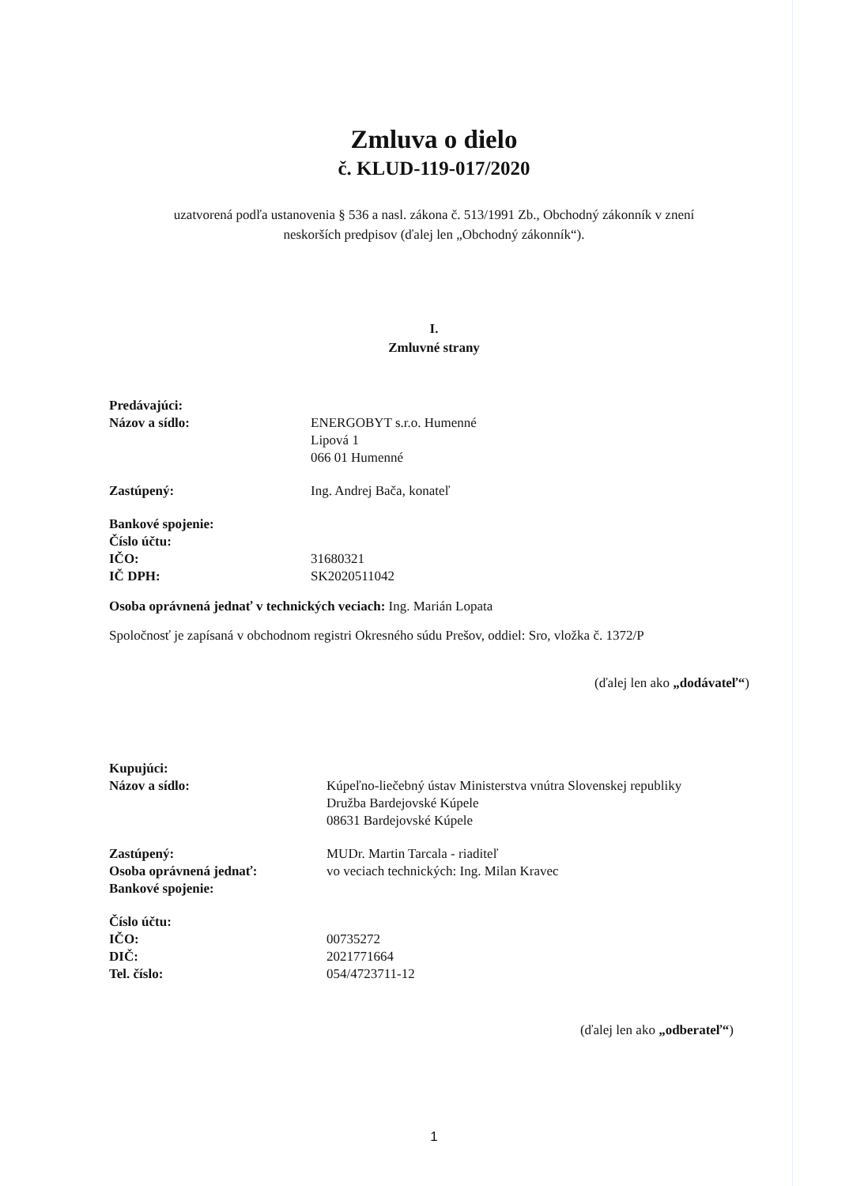Zmluva o dielo
č. KLUD-119-017/2020
uzatvorená podľa ustanovenia § 536 a nasl. zákona č. 513/1991 Zb., Obchodný zákonník v znení
neskorších predpisov (ďalej len „Obchodný zákonník“).
I.
Zmluvné strany
Predávajúci:
Názov a sídlo: ENERGOBYT s.r.o. Humenné
Lipová 1
066 01 Humenné
Zastúpený: Ing. Andrej Bača, konateľ
Bankové spojenie:
Číslo účtu:
IČO: 31680321
IČ DPH: SK2020511042
Osoba oprávnená jednať v technických veciach: Ing. Marián Lopata
Spoločnosť je zapísaná v obchodnom registri Okresného súdu Prešov, oddiel: Sro, vložka č. 1372/P
(ďalej len ako „dodávateľ“)
Kupujúci:
Názov a sídlo: Kúpeľno-liečebný ústav Ministerstva vnútra Slovenskej republiky
Družba Bardejovské Kúpele
08631 Bardejovské Kúpele
Zastúpený: MUDr. Martin Tarcala - riaditeľ
Osoba oprávnená jednať: vo veciach technických: Ing. Milan Kravec
Bankové spojenie:
Číslo účtu:
IČO: 00735272
DIČ: 2021771664
Tel. číslo: 054/4723711-12
(ďalej len ako „odberateľ“)
1